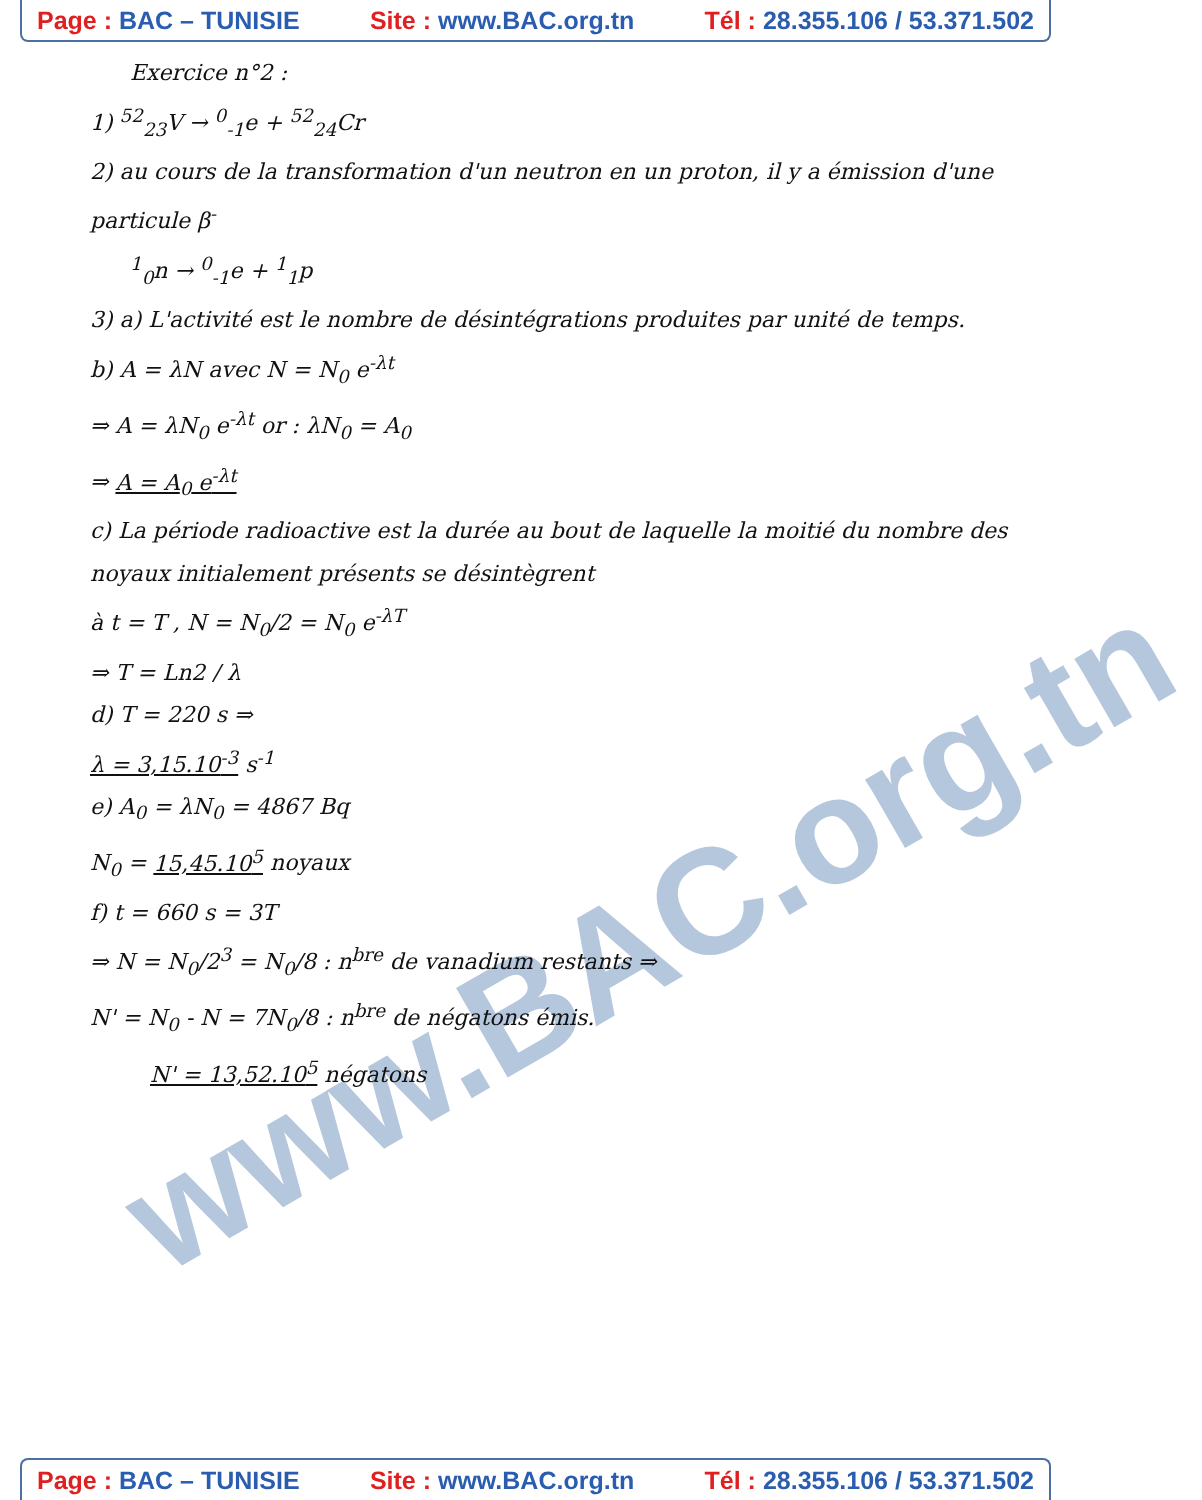Page : BAC – TUNISIE Site : www.BAC.org.tn Tél : 28.355.106 / 53.371.502
www.BAC.org.tn
Exercice n°2 :
1) <sup>52</sup><sub>23</sub>V → <sup>0</sup><sub>-1</sub>e + <sup>52</sup><sub>24</sub>Cr
2) au cours de la transformation d'un neutron en un proton, il y a émission d'une particule β<sup>-</sup>
<sup>1</sup> <sub>0</sub>n → <sup>0</sup><sub>-1</sub>e + <sup>1</sup><sub>1</sub>p
3) a) L'activité est le nombre de désintégrations produites par unité de temps.
b) A = λN avec N = N<sub>0</sub> e<sup>-λt</sup>
⇒ A = λN<sub>0</sub> e<sup>-λt</sup> or : λN<sub>0</sub> = A<sub>0</sub>
⇒ A = A<sub>0</sub> e<sup>-λt</sup>
c) La période radioactive est la durée au bout de laquelle la moitié du nombre des noyaux initialement présents se désintègrent
à t = T , N = N<sub>0</sub>/2 = N<sub>0</sub> e<sup>-λT</sup>
⇒ T = Ln2 / λ
d) T = 220 s ⇒
λ = 3,15.10<sup>-3</sup> s<sup>-1</sup>
e) A<sub>0</sub> = λN<sub>0</sub> = 4867 Bq
N<sub>0</sub> = 15,45.10<sup>5</sup> noyaux
f) t = 660 s = 3T
⇒ N = N<sub>0</sub>/2<sup>3</sup> = N<sub>0</sub>/8 : n<sup>bre</sup> de vanadium restants ⇒
N' = N<sub>0</sub> - N = 7N<sub>0</sub>/8 : n<sup>bre</sup> de négatons émis.
N' = 13,52.10<sup>5</sup> négatons
Page : BAC – TUNISIE Site : www.BAC.org.tn Tél : 28.355.106 / 53.371.502